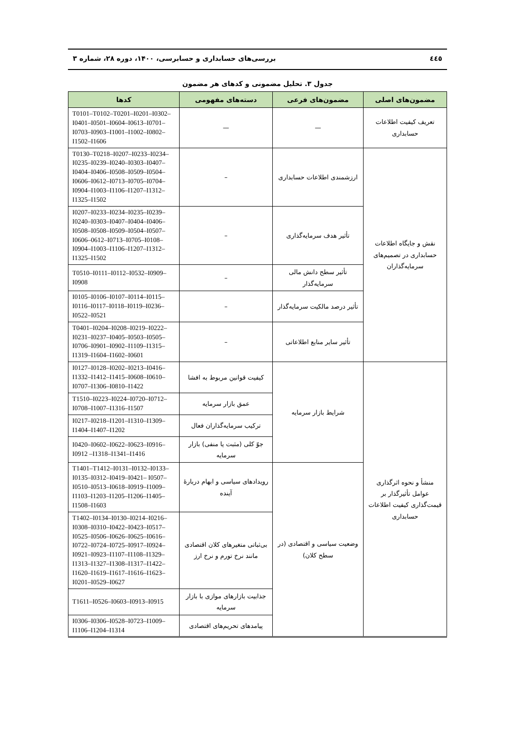٤٤٥ بررسی‌های حسابداری و حسابرسی، ۱۴۰۰، دوره ۲۸، شماره ۳
جدول ۳. تحلیل مضمونی و کدهای هر مضمون
| مضمون‌های اصلی | مضمون‌های فرعی | دسته‌های مفهومی | کدها |
| --- | --- | --- | --- |
| تعریف کیفیت اطلاعات حسابداری | — | — | T0101–T0102–T0201–I0201–I0302– I0401–I0501–I0604–I0613–I0701– I0703–I0903–I1001–I1002–I0802– I1502–I1606 |
| نقش و جایگاه اطلاعات حسابداری در تصمیم‌های سرمایه‌گذاران | ارزشمندی اطلاعات حسابداری | – | T0130–T0218–I0207–I0233–I0234– I0235–I0239–I0240–I0303–I0407– I0404–I0406–I0508–I0509–I0504– I0606–I0612–I0713–I0705–I0704– I0904–I1003–I1106–I1207–I1312– I1325–I1502 |
| | تأثیر هدف سرمایه‌گذاری | – | I0207–I0233–I0234–I0235–I0239– I0240–I0303–I0407–I0404–I0406– I0508–I0508–I0509–I0504–I0507– I0606–0612–I0713–I0705–I0108– I0904–I1003–I1106–I1207–I1312– I1325–I1502 |
| | تأثیر سطح دانش مالی سرمایه‌گذار | – | T0510–I0111–I0112–I0532–I0909– I0908 |
| | تأثیر درصد مالکیت سرمایه‌گذار | – | I0105–I0106–I0107–I0114–I0115– I0116–I0117–I0118–I0119–I0236– I0522–I0521 |
| | تأثیر سایر منابع اطلاعاتی | – | T0401–I0204–I0208–I0219–I0222– I0231–I0237–I0405–I0503–I0505– I0706–I0901–I0902–I1109–I1315– I1319–I1604–I1602–I0601 |
| منشأ و نحوه اثرگذاری عوامل تأثیرگذار بر قیمت‌گذاری کیفیت اطلاعات حسابداری | شرایط بازار سرمایه | کیفیت قوانین مربوط به افشا | I0127–I0128–I0202–I0213–I0416– I1332–I1412–I1415–I0608–I0610– I0707–I1306–I0810–I1422 |
| | | عمق بازار سرمایه | T1510–I0223–I0224–I0720–I0712– I0708–I1007–I1316–I1507 |
| | | ترکیب سرمایه‌گذاران فعال | I0217–I0218–I1201–I1310–I1309– I1404–I1407–I1202 |
| | | جوّ کلی (مثبت یا منفی) بازار سرمایه | I0420–I0602–I0622–I0623–I0916– I0912 –I1318–I1341–I1416 |
| | وضعیت سیاسی و اقتصادی (در سطح کلان) | رویدادهای سیاسی و ابهام دربارهٔ آینده | T1401–T1412–I0131–I0132–I0133– I0135–I0312–I0419–I0421– I0507– I0510–I0513–I0618–I0919–I1009– I1103–I1203–I1205–I1206–I1405– I1508–I1603 |
| | | بی‌ثباتی متغیرهای کلان اقتصادی مانند نرخ تورم و نرخ ارز | T1402–I0134–I0130–I0214–I0216– I0308–I0310–I0422–I0423–I0517– I0525–I0506–I0626–I0625–I0616– I0722–I0724–I0725–I0917–I0924– I0921–I0923–I1107–I1108–I1329– I1313–I1327–I1308–I1317–I1422– I1620–I1619–I1617–I1616–I1623– I0201–I0529–I0627 |
| | | جذابیت بازارهای موازی با بازار سرمایه | T1611–I0526–I0603–I0913–I0915 |
| | | پیامدهای تحریم‌های اقتصادی | I0306–I0306–I0528–I0723–I1009– I1106–I1204–I1314 |